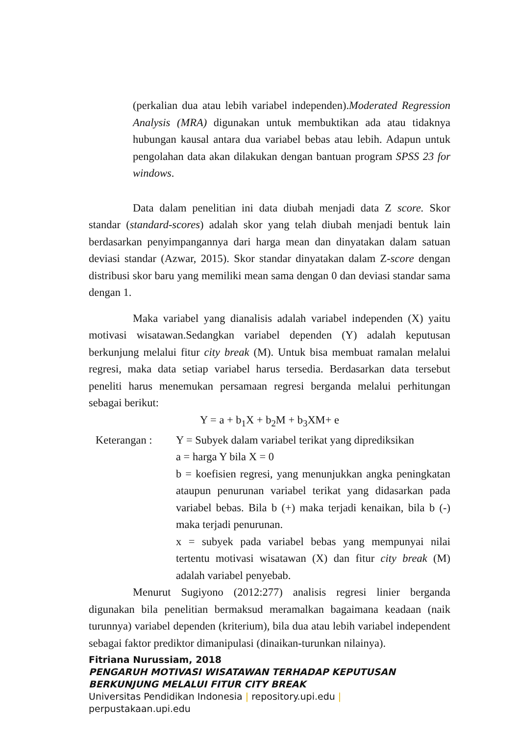(perkalian dua atau lebih variabel independen).Moderated Regression Analysis (MRA) digunakan untuk membuktikan ada atau tidaknya hubungan kausal antara dua variabel bebas atau lebih. Adapun untuk pengolahan data akan dilakukan dengan bantuan program SPSS 23 for windows.
Data dalam penelitian ini data diubah menjadi data Z score. Skor standar (standard-scores) adalah skor yang telah diubah menjadi bentuk lain berdasarkan penyimpangannya dari harga mean dan dinyatakan dalam satuan deviasi standar (Azwar, 2015). Skor standar dinyatakan dalam Z-score dengan distribusi skor baru yang memiliki mean sama dengan 0 dan deviasi standar sama dengan 1.
Maka variabel yang dianalisis adalah variabel independen (X) yaitu motivasi wisatawan.Sedangkan variabel dependen (Y) adalah keputusan berkunjung melalui fitur city break (M). Untuk bisa membuat ramalan melalui regresi, maka data setiap variabel harus tersedia. Berdasarkan data tersebut peneliti harus menemukan persamaan regresi berganda melalui perhitungan sebagai berikut:
Y = a + b<sub>1</sub>X + b<sub>2</sub>M + b<sub>3</sub>XM+ e
Keterangan : Y = Subyek dalam variabel terikat yang diprediksikan
a = harga Y bila X = 0
b = koefisien regresi, yang menunjukkan angka peningkatan ataupun penurunan variabel terikat yang didasarkan pada variabel bebas. Bila b (+) maka terjadi kenaikan, bila b (-) maka terjadi penurunan.
x = subyek pada variabel bebas yang mempunyai nilai tertentu motivasi wisatawan (X) dan fitur city break (M) adalah variabel penyebab.
Menurut Sugiyono (2012:277) analisis regresi linier berganda digunakan bila penelitian bermaksud meramalkan bagaimana keadaan (naik turunnya) variabel dependen (kriterium), bila dua atau lebih variabel independent sebagai faktor prediktor dimanipulasi (dinaikan-turunkan nilainya).
Fitriana Nurussiam, 2018
PENGARUH MOTIVASI WISATAWAN TERHADAP KEPUTUSAN
BERKUNJUNG MELALUI FITUR CITY BREAK
Universitas Pendidikan Indonesia | repository.upi.edu |
perpustakaan.upi.edu